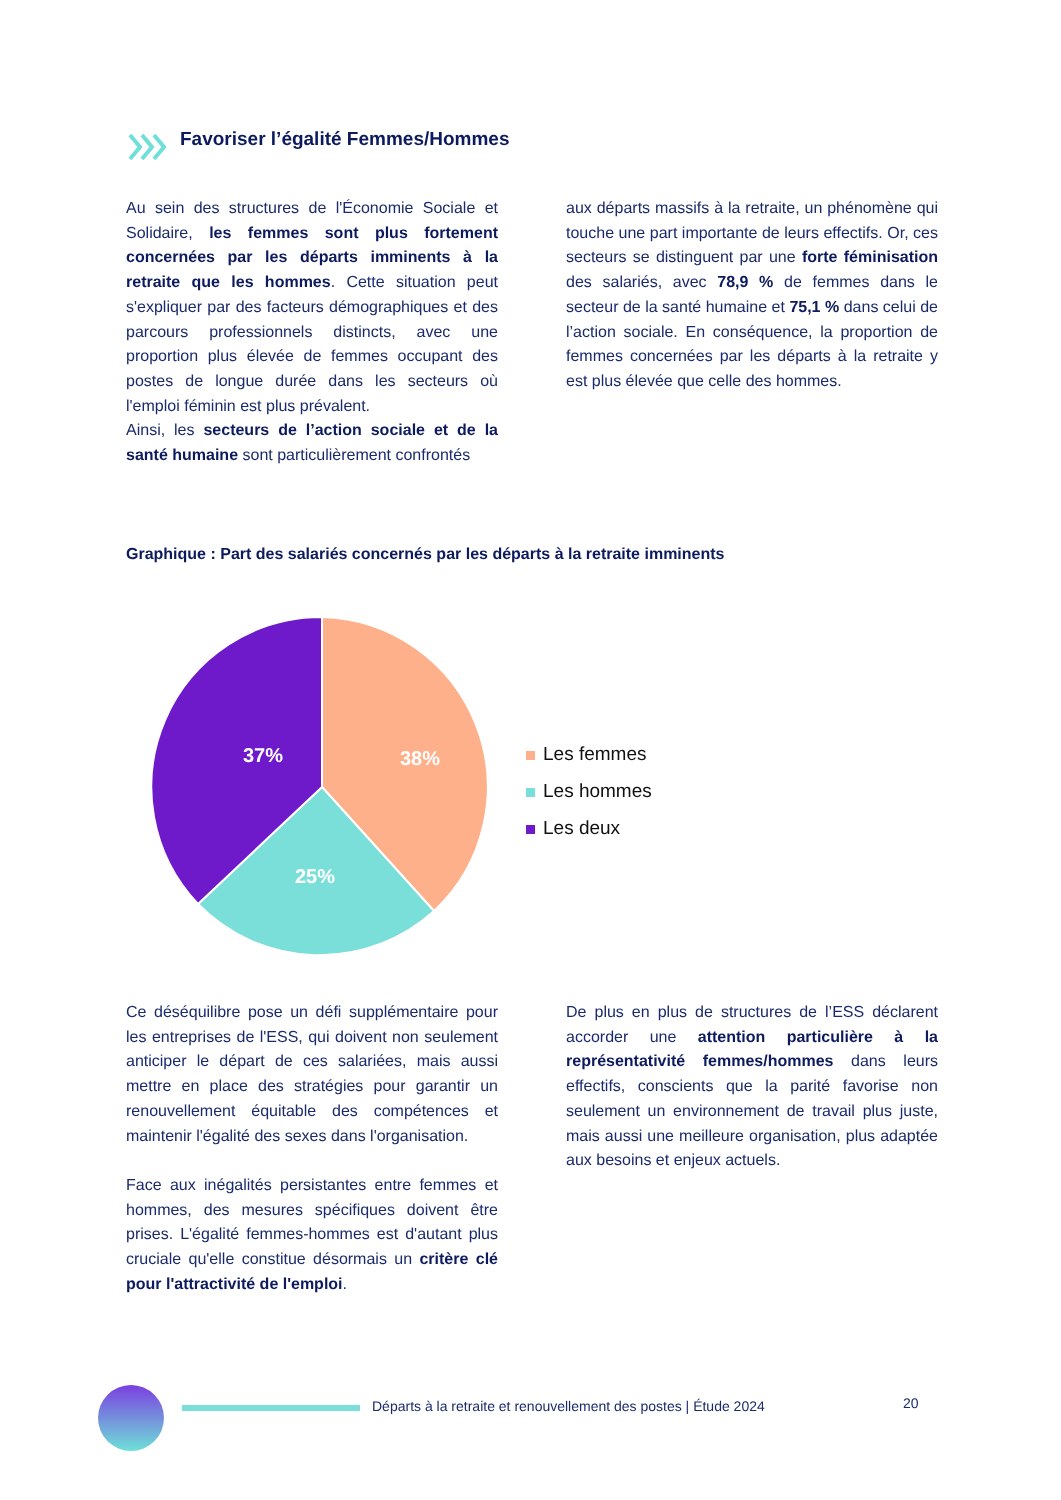Favoriser l’égalité Femmes/Hommes
Au sein des structures de l'Économie Sociale et Solidaire, les femmes sont plus fortement concernées par les départs imminents à la retraite que les hommes. Cette situation peut s'expliquer par des facteurs démographiques et des parcours professionnels distincts, avec une proportion plus élevée de femmes occupant des postes de longue durée dans les secteurs où l'emploi féminin est plus prévalent.
Ainsi, les secteurs de l’action sociale et de la santé humaine sont particulièrement confrontés
aux départs massifs à la retraite, un phénomène qui touche une part importante de leurs effectifs. Or, ces secteurs se distinguent par une forte féminisation des salariés, avec 78,9 % de femmes dans le secteur de la santé humaine et 75,1 % dans celui de l’action sociale. En conséquence, la proportion de femmes concernées par les départs à la retraite y est plus élevée que celle des hommes.
Graphique : Part des salariés concernés par les départs à la retraite imminents
37%
38%
25%
Les femmes
Les hommes
Les deux
Ce déséquilibre pose un défi supplémentaire pour les entreprises de l'ESS, qui doivent non seulement anticiper le départ de ces salariées, mais aussi mettre en place des stratégies pour garantir un renouvellement équitable des compétences et maintenir l'égalité des sexes dans l'organisation.
Face aux inégalités persistantes entre femmes et hommes, des mesures spécifiques doivent être prises. L'égalité femmes-hommes est d'autant plus cruciale qu'elle constitue désormais un critère clé pour l'attractivité de l'emploi.
De plus en plus de structures de l’ESS déclarent accorder une attention particulière à la représentativité femmes/hommes dans leurs effectifs, conscients que la parité favorise non seulement un environnement de travail plus juste, mais aussi une meilleure organisation, plus adaptée aux besoins et enjeux actuels.
Départs à la retraite et renouvellement des postes | Étude 2024
20